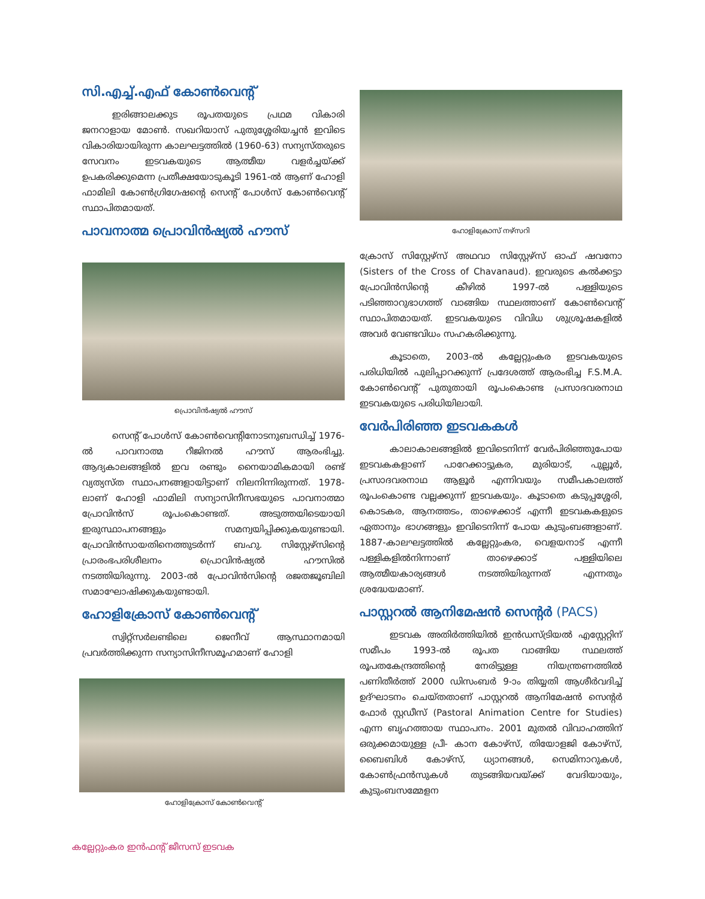സി.എച്ച്.എഫ് കോൺവെന്റ്
ഇരിങ്ങാലക്കുട രൂപതയുടെ പ്രഥമ വികാരി ജനറാളായ മോൺ. സഖറിയാസ് പുതുശ്ശേരിയച്ചൻ ഇവിടെ വികാരിയായിരുന്ന കാലഘട്ടത്തിൽ (1960-63) സന്യസ്തരുടെ സേവനം ഇടവകയുടെ ആത്മീയ വളർച്ചയ്ക്ക് ഉപകരിക്കുമെന്ന പ്രതീക്ഷയോടുകൂടി 1961-ൽ ആണ് ഹോളി ഫാമിലി കോൺഗ്രിഗേഷന്റെ സെന്റ് പോൾസ് കോൺവെന്റ് സ്ഥാപിതമായത്.
പാവനാത്മ പ്രൊവിൻഷ്യൽ ഹൗസ്
പ്രൊവിൻഷ്യൽ ഹൗസ്
സെന്റ് പോൾസ് കോൺവെന്റിനോടനുബന്ധിച്ച് 1976-ൽ പാവനാത്മ റീജിനൽ ഹൗസ് ആരംഭിച്ചു. ആദ്യകാലങ്ങളിൽ ഇവ രണ്ടും നൈയാമികമായി രണ്ട് വ്യത്യസ്ത സ്ഥാപനങ്ങളായിട്ടാണ് നിലനിന്നിരുന്നത്. 1978-ലാണ് ഹോളി ഫാമിലി സന്യാസിനീസഭയുടെ പാവനാത്മാ പ്രോവിൻസ് രൂപംകൊണ്ടത്. അടുത്തയിടെയായി ഇരുസ്ഥാപനങ്ങളും സമന്വയിപ്പിക്കുകയുണ്ടായി. പ്രോവിൻസായതിനെത്തുടർന്ന് ബഹു. സിസ്റ്റേഴ്സിന്റെ പ്രാരംഭപരിശീലനം പ്രൊവിൻഷ്യൽ ഹൗസിൽ നടത്തിയിരുന്നു. 2003-ൽ പ്രോവിൻസിന്റെ രജതജൂബിലി സമാഘോഷിക്കുകയുണ്ടായി.
ഹോളിക്രോസ് കോൺവെന്റ്
സ്വിറ്റ്സർലണ്ടിലെ ജെനീവ് ആസ്ഥാനമായി പ്രവർത്തിക്കുന്ന സന്യാസിനീസമൂഹമാണ് ഹോളി
ഹോളിക്രോസ് കോൺവെന്റ്
ഹോളിക്രോസ് നഴ്സറി
ക്രോസ് സിസ്റ്റേഴ്സ് അഥവാ സിസ്റ്റേഴ്സ് ഓഫ് ഷവനോ (Sisters of the Cross of Chavanaud). ഇവരുടെ കൽക്കട്ടാ പ്രോവിൻസിന്റെ കീഴിൽ 1997-ൽ പള്ളിയുടെ പടിഞ്ഞാറുഭാഗത്ത് വാങ്ങിയ സ്ഥലത്താണ് കോൺവെന്റ് സ്ഥാപിതമായത്. ഇടവകയുടെ വിവിധ ശുശ്രൂഷകളിൽ അവർ വേണ്ടവിധം സഹകരിക്കുന്നു.
കൂടാതെ, 2003-ൽ കല്ലേറ്റുംകര ഇടവകയുടെ പരിധിയിൽ പുലിപ്പാറക്കുന്ന് പ്രദേശത്ത് ആരംഭിച്ച F.S.M.A. കോൺവെന്റ് പുതുതായി രൂപംകൊണ്ട പ്രസാദവരനാഥ ഇടവകയുടെ പരിധിയിലായി.
വേർപിരിഞ്ഞ ഇടവകകൾ
കാലാകാലങ്ങളിൽ ഇവിടെനിന്ന് വേർപിരിഞ്ഞുപോയ ഇടവകകളാണ് പാറേക്കാട്ടുകര, മുരിയാട്, പുല്ലൂർ, പ്രസാദവരനാഥ ആളൂർ എന്നിവയും സമീപകാലത്ത് രൂപംകൊണ്ട വല്ലക്കുന്ന് ഇടവകയും. കൂടാതെ കടുപ്പശ്ശേരി, കൊടകര, ആനത്തടം, താഴെക്കാട് എന്നീ ഇടവകകളുടെ ഏതാനും ഭാഗങ്ങളും ഇവിടെനിന്ന് പോയ കുടുംബങ്ങളാണ്. 1887-കാലഘട്ടത്തിൽ കല്ലേറ്റുംകര, വെളയനാട് എന്നീ പള്ളികളിൽനിന്നാണ് താഴെക്കാട് പള്ളിയിലെ ആത്മീയകാര്യങ്ങൾ നടത്തിയിരുന്നത് എന്നതും ശ്രദ്ധേയമാണ്.
പാസ്റ്ററൽ ആനിമേഷൻ സെന്റർ (PACS)
ഇടവക അതിർത്തിയിൽ ഇൻഡസ്ട്രിയൽ എസ്റ്റേറ്റിന് സമീപം 1993-ൽ രൂപത വാങ്ങിയ സ്ഥലത്ത് രൂപതകേന്ദ്രത്തിന്റെ നേരിട്ടുള്ള നിയന്ത്രണത്തിൽ പണിതീർത്ത് 2000 ഡിസംബർ 9-ാം തിയ്യതി ആശീർവദിച്ച് ഉദ്ഘാടനം ചെയ്തതാണ് പാസ്റ്ററൽ ആനിമേഷൻ സെന്റർ ഫോർ സ്റ്റഡീസ് (Pastoral Animation Centre for Studies) എന്ന ബൃഹത്തായ സ്ഥാപനം. 2001 മുതൽ വിവാഹത്തിന് ഒരുക്കമായുള്ള പ്രീ- കാന കോഴ്സ്, തിയോളജി കോഴ്സ്, ബൈബിൾ കോഴ്സ്, ധ്യാനങ്ങൾ, സെമിനാറുകൾ, കോൺഫ്രൻസുകൾ തുടങ്ങിയവയ്ക്ക് വേദിയായും, കുടുംബസമ്മേളന
കല്ലേറ്റുംകര ഇൻഫന്റ് ജീസസ് ഇടവക